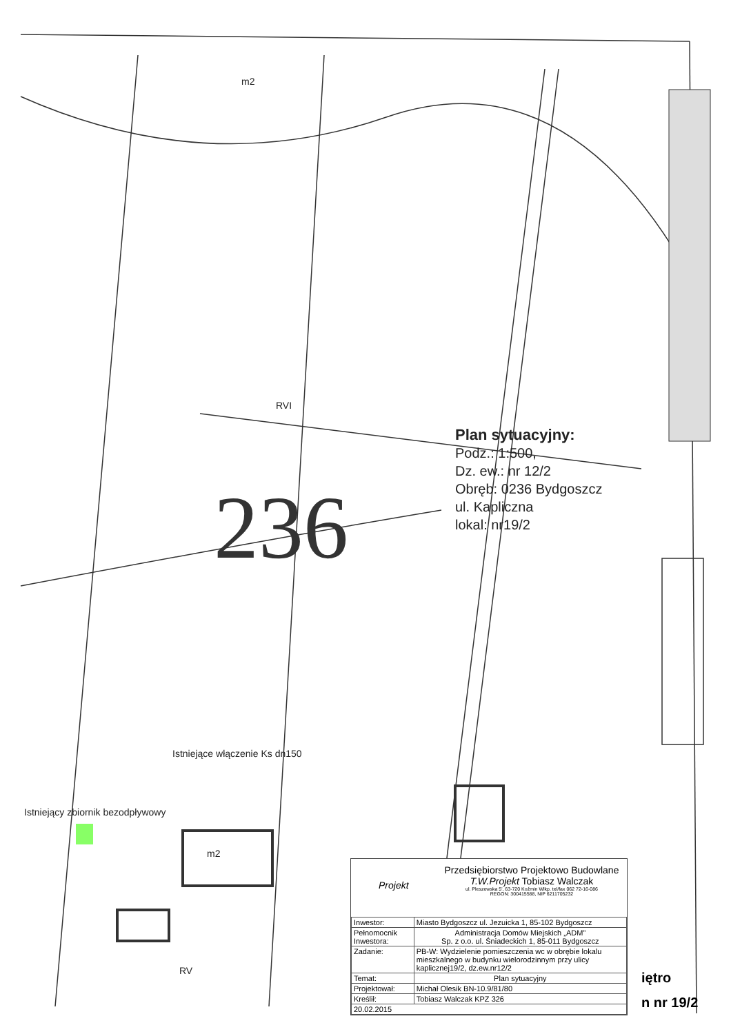m2
RVI
Istniejące włączenie Ks dn150
Istniejący zbiornik bezodpływowy
m2
RV
236
Plan sytuacyjny:
Podz.: 1:500,
Dz. ew.: nr 12/2
Obręb: 0236 Bydgoszcz
ul. Kapliczna
lokal: nr19/2
Przedsiębiorstwo Projektowo Budowlane
T.W.Projekt Tobiasz Walczak
ul. Pleszewska 5', 63-720 Koźmin Wlkp. tel/fax 062 72-16-086
REGON: 300415588, NIP 6211705232
Projekt
| Inwestor: | Miasto Bydgoszcz ul. Jezuicka 1, 85-102 Bydgoszcz |
| Pełnomocnik Inwestora: | Administracja Domów Miejskich „ADM” Sp. z o.o. ul. Śniadeckich 1, 85-011 Bydgoszcz |
| Zadanie: | PB-W: Wydzielenie pomieszczenia wc w obrębie lokalu mieszkalnego w budynku wielorodzinnym przy ulicy kaplicznej19/2, dz.ew.nr12/2 |
| Temat: | Plan sytuacyjny |
| Projektował: | Michał Olesik BN-10.9/81/80 |
| Kreślił: | Tobiasz Walczak KPZ 326 |
| 20.02.2015 | |
iętro
n nr 19/2